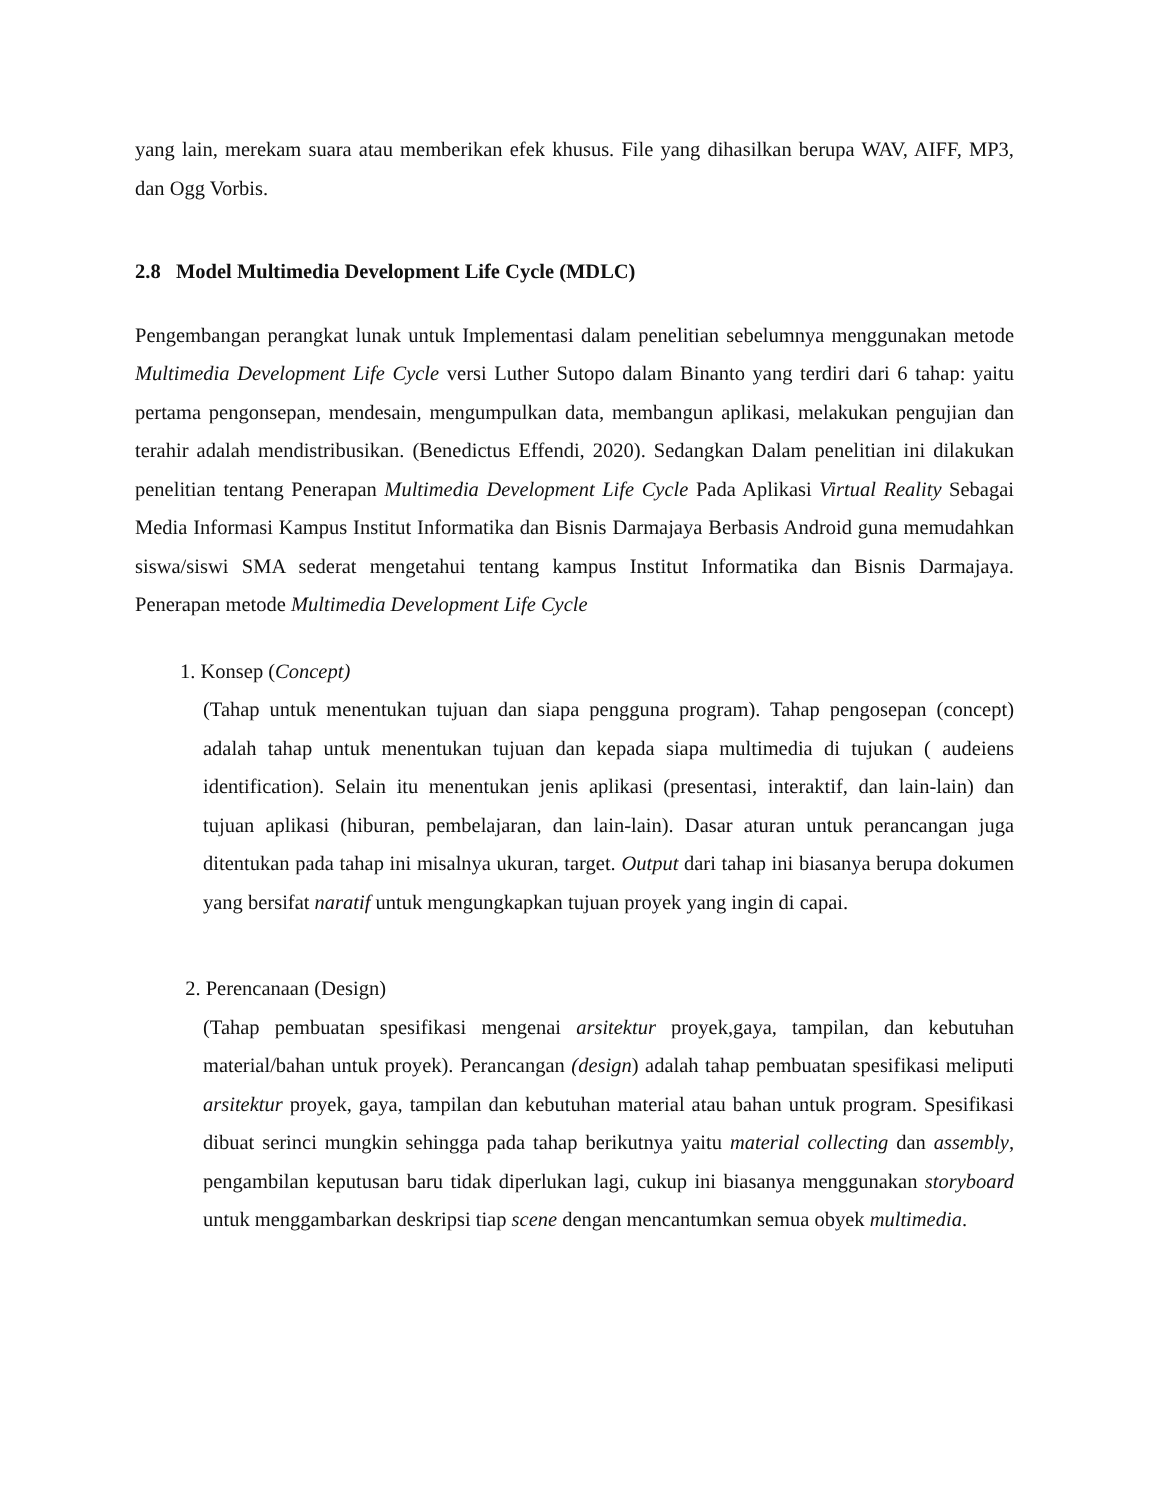yang lain, merekam suara atau memberikan efek khusus. File yang dihasilkan berupa WAV, AIFF, MP3, dan Ogg Vorbis.
2.8 Model Multimedia Development Life Cycle (MDLC)
Pengembangan perangkat lunak untuk Implementasi dalam penelitian sebelumnya menggunakan metode Multimedia Development Life Cycle versi Luther Sutopo dalam Binanto yang terdiri dari 6 tahap: yaitu pertama pengonsepan, mendesain, mengumpulkan data, membangun aplikasi, melakukan pengujian dan terahir adalah mendistribusikan. (Benedictus Effendi, 2020). Sedangkan Dalam penelitian ini dilakukan penelitian tentang Penerapan Multimedia Development Life Cycle Pada Aplikasi Virtual Reality Sebagai Media Informasi Kampus Institut Informatika dan Bisnis Darmajaya Berbasis Android guna memudahkan siswa/siswi SMA sederat mengetahui tentang kampus Institut Informatika dan Bisnis Darmajaya. Penerapan metode Multimedia Development Life Cycle
1. Konsep (Concept)
(Tahap untuk menentukan tujuan dan siapa pengguna program). Tahap pengosepan (concept) adalah tahap untuk menentukan tujuan dan kepada siapa multimedia di tujukan ( audeiens identification). Selain itu menentukan jenis aplikasi (presentasi, interaktif, dan lain-lain) dan tujuan aplikasi (hiburan, pembelajaran, dan lain-lain). Dasar aturan untuk perancangan juga ditentukan pada tahap ini misalnya ukuran, target. Output dari tahap ini biasanya berupa dokumen yang bersifat naratif untuk mengungkapkan tujuan proyek yang ingin di capai.
2. Perencanaan (Design)
(Tahap pembuatan spesifikasi mengenai arsitektur proyek,gaya, tampilan, dan kebutuhan material/bahan untuk proyek). Perancangan (design) adalah tahap pembuatan spesifikasi meliputi arsitektur proyek, gaya, tampilan dan kebutuhan material atau bahan untuk program. Spesifikasi dibuat serinci mungkin sehingga pada tahap berikutnya yaitu material collecting dan assembly, pengambilan keputusan baru tidak diperlukan lagi, cukup ini biasanya menggunakan storyboard untuk menggambarkan deskripsi tiap scene dengan mencantumkan semua obyek multimedia.